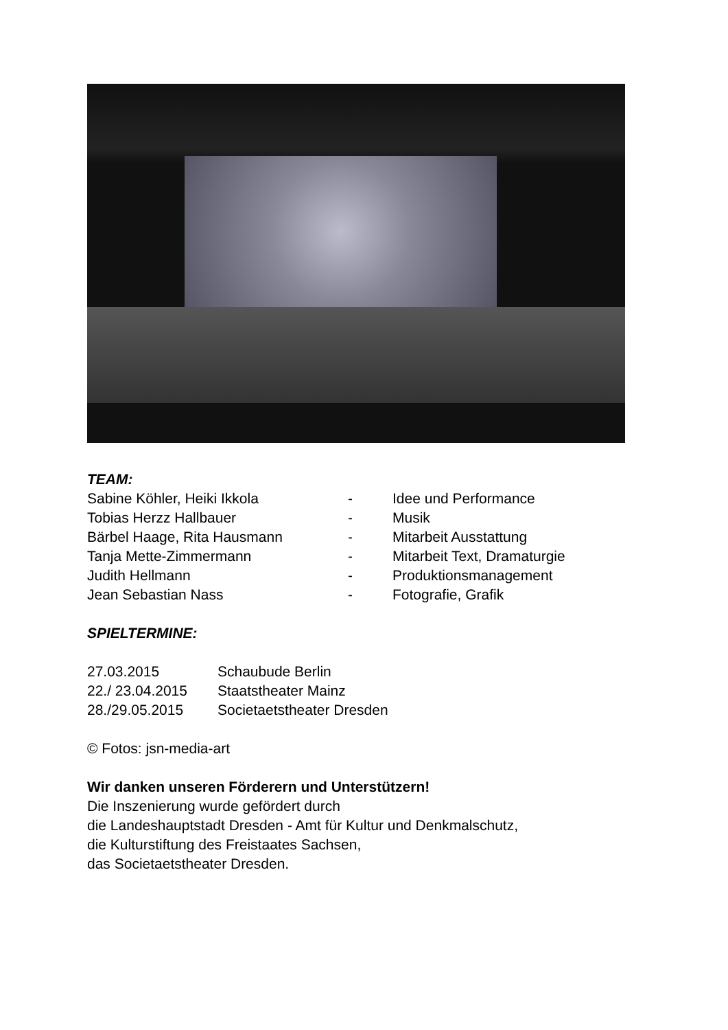TEAM:
Sabine Köhler, Heiki Ikkola - Idee und Performance
Tobias Herzz Hallbauer - Musik
Bärbel Haage, Rita Hausmann - Mitarbeit Ausstattung
Tanja Mette-Zimmermann - Mitarbeit Text, Dramaturgie
Judith Hellmann - Produktionsmanagement
Jean Sebastian Nass - Fotografie, Grafik
SPIELTERMINE:
27.03.2015 Schaubude Berlin
22./ 23.04.2015 Staatstheater Mainz
28./29.05.2015 Societaetstheater Dresden
© Fotos: jsn-media-art
Wir danken unseren Förderern und Unterstützern!
Die Inszenierung wurde gefördert durch
die Landeshauptstadt Dresden - Amt für Kultur und Denkmalschutz,
die Kulturstiftung des Freistaates Sachsen,
das Societaetstheater Dresden.